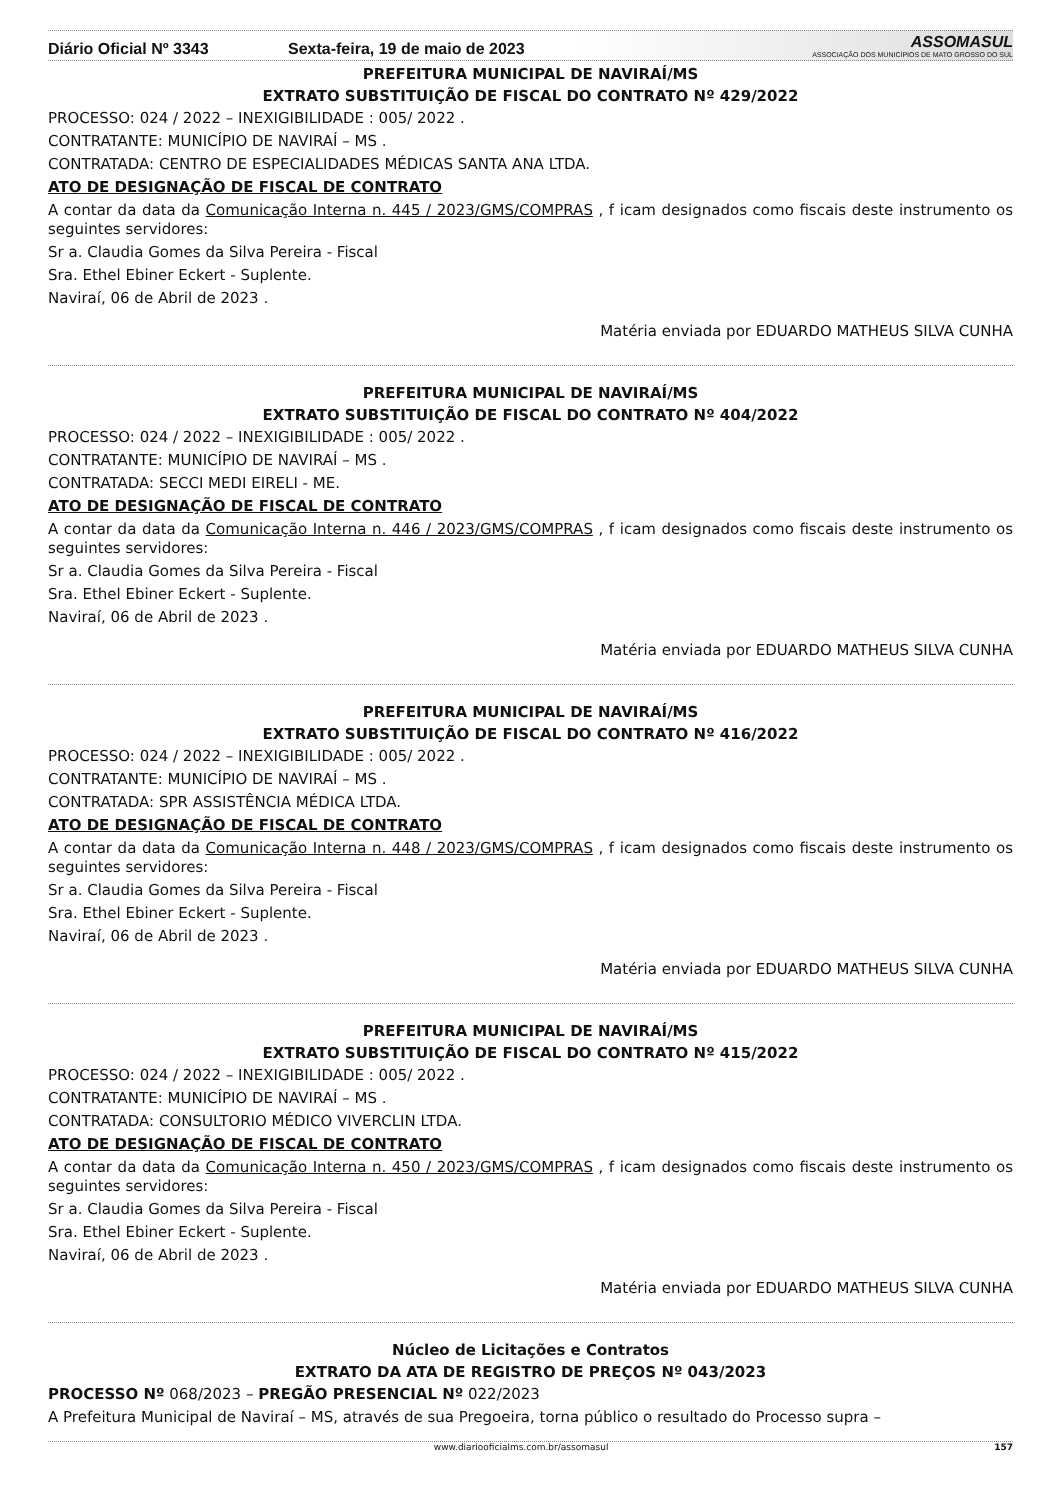Diário Oficial Nº 3343
Sexta-feira, 19 de maio de 2023
ASSOMASUL
ASSOCIAÇÃO DOS MUNICÍPIOS DE MATO GROSSO DO SUL
PREFEITURA MUNICIPAL DE NAVIRAÍ/MS
EXTRATO SUBSTITUIÇÃO DE FISCAL DO CONTRATO Nº 429/2022
PROCESSO: 024 / 2022 – INEXIGIBILIDADE : 005/ 2022 .
CONTRATANTE: MUNICÍPIO DE NAVIRAÍ – MS .
CONTRATADA: CENTRO DE ESPECIALIDADES MÉDICAS SANTA ANA LTDA.
ATO DE DESIGNAÇÃO DE FISCAL DE CONTRATO
A contar da data da Comunicação Interna n. 445 / 2023/GMS/COMPRAS , f icam designados como fiscais deste instrumento os seguintes servidores:
Sr a. Claudia Gomes da Silva Pereira - Fiscal
Sra. Ethel Ebiner Eckert - Suplente.
Naviraí, 06 de Abril de 2023 .
Matéria enviada por EDUARDO MATHEUS SILVA CUNHA
PREFEITURA MUNICIPAL DE NAVIRAÍ/MS
EXTRATO SUBSTITUIÇÃO DE FISCAL DO CONTRATO Nº 404/2022
PROCESSO: 024 / 2022 – INEXIGIBILIDADE : 005/ 2022 .
CONTRATANTE: MUNICÍPIO DE NAVIRAÍ – MS .
CONTRATADA: SECCI MEDI EIRELI - ME.
ATO DE DESIGNAÇÃO DE FISCAL DE CONTRATO
A contar da data da Comunicação Interna n. 446 / 2023/GMS/COMPRAS , f icam designados como fiscais deste instrumento os seguintes servidores:
Sr a. Claudia Gomes da Silva Pereira - Fiscal
Sra. Ethel Ebiner Eckert - Suplente.
Naviraí, 06 de Abril de 2023 .
Matéria enviada por EDUARDO MATHEUS SILVA CUNHA
PREFEITURA MUNICIPAL DE NAVIRAÍ/MS
EXTRATO SUBSTITUIÇÃO DE FISCAL DO CONTRATO Nº 416/2022
PROCESSO: 024 / 2022 – INEXIGIBILIDADE : 005/ 2022 .
CONTRATANTE: MUNICÍPIO DE NAVIRAÍ – MS .
CONTRATADA: SPR ASSISTÊNCIA MÉDICA LTDA.
ATO DE DESIGNAÇÃO DE FISCAL DE CONTRATO
A contar da data da Comunicação Interna n. 448 / 2023/GMS/COMPRAS , f icam designados como fiscais deste instrumento os seguintes servidores:
Sr a. Claudia Gomes da Silva Pereira - Fiscal
Sra. Ethel Ebiner Eckert - Suplente.
Naviraí, 06 de Abril de 2023 .
Matéria enviada por EDUARDO MATHEUS SILVA CUNHA
PREFEITURA MUNICIPAL DE NAVIRAÍ/MS
EXTRATO SUBSTITUIÇÃO DE FISCAL DO CONTRATO Nº 415/2022
PROCESSO: 024 / 2022 – INEXIGIBILIDADE : 005/ 2022 .
CONTRATANTE: MUNICÍPIO DE NAVIRAÍ – MS .
CONTRATADA: CONSULTORIO MÉDICO VIVERCLIN LTDA.
ATO DE DESIGNAÇÃO DE FISCAL DE CONTRATO
A contar da data da Comunicação Interna n. 450 / 2023/GMS/COMPRAS , f icam designados como fiscais deste instrumento os seguintes servidores:
Sr a. Claudia Gomes da Silva Pereira - Fiscal
Sra. Ethel Ebiner Eckert - Suplente.
Naviraí, 06 de Abril de 2023 .
Matéria enviada por EDUARDO MATHEUS SILVA CUNHA
Núcleo de Licitações e Contratos
EXTRATO DA ATA DE REGISTRO DE PREÇOS Nº 043/2023
PROCESSO Nº 068/2023 – PREGÃO PRESENCIAL Nº 022/2023
A Prefeitura Municipal de Naviraí – MS, através de sua Pregoeira, torna público o resultado do Processo supra –
www.diariooficialms.com.br/assomasul 157